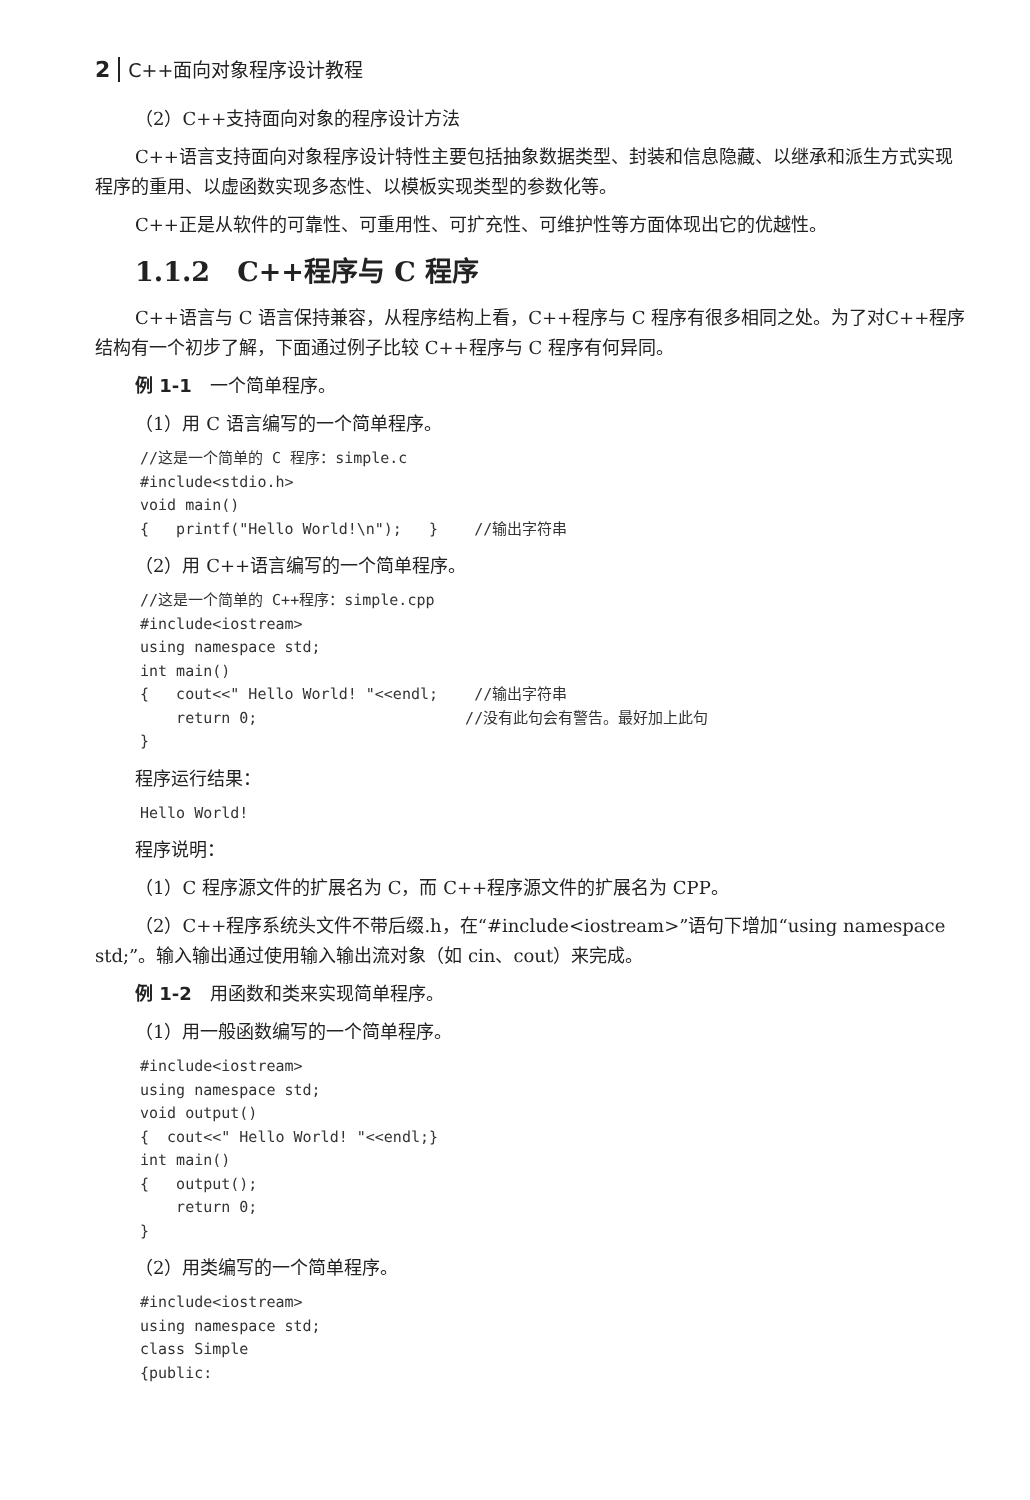2 C++面向对象程序设计教程
（2）C++支持面向对象的程序设计方法
C++语言支持面向对象程序设计特性主要包括抽象数据类型、封装和信息隐藏、以继承和派生方式实现程序的重用、以虚函数实现多态性、以模板实现类型的参数化等。
C++正是从软件的可靠性、可重用性、可扩充性、可维护性等方面体现出它的优越性。
1.1.2　C++程序与 C 程序
C++语言与 C 语言保持兼容，从程序结构上看，C++程序与 C 程序有很多相同之处。为了对C++程序结构有一个初步了解，下面通过例子比较 C++程序与 C 程序有何异同。
例 1-1　一个简单程序。
（1）用 C 语言编写的一个简单程序。
//这是一个简单的 C 程序：simple.c
#include<stdio.h>
void main()
{   printf("Hello World!\n");   }    //输出字符串
（2）用 C++语言编写的一个简单程序。
//这是一个简单的 C++程序：simple.cpp
#include<iostream>
using namespace std;
int main()
{   cout<<" Hello World! "<<endl;    //输出字符串
    return 0;                       //没有此句会有警告。最好加上此句
}
程序运行结果：
Hello World!
程序说明：
（1）C 程序源文件的扩展名为 C，而 C++程序源文件的扩展名为 CPP。
（2）C++程序系统头文件不带后缀.h，在“#include<iostream>”语句下增加“using namespace std;”。输入输出通过使用输入输出流对象（如 cin、cout）来完成。
例 1-2　用函数和类来实现简单程序。
（1）用一般函数编写的一个简单程序。
#include<iostream>
using namespace std;
void output()
{  cout<<" Hello World! "<<endl;}
int main()
{   output();
    return 0;
}
（2）用类编写的一个简单程序。
#include<iostream>
using namespace std;
class Simple
{public: